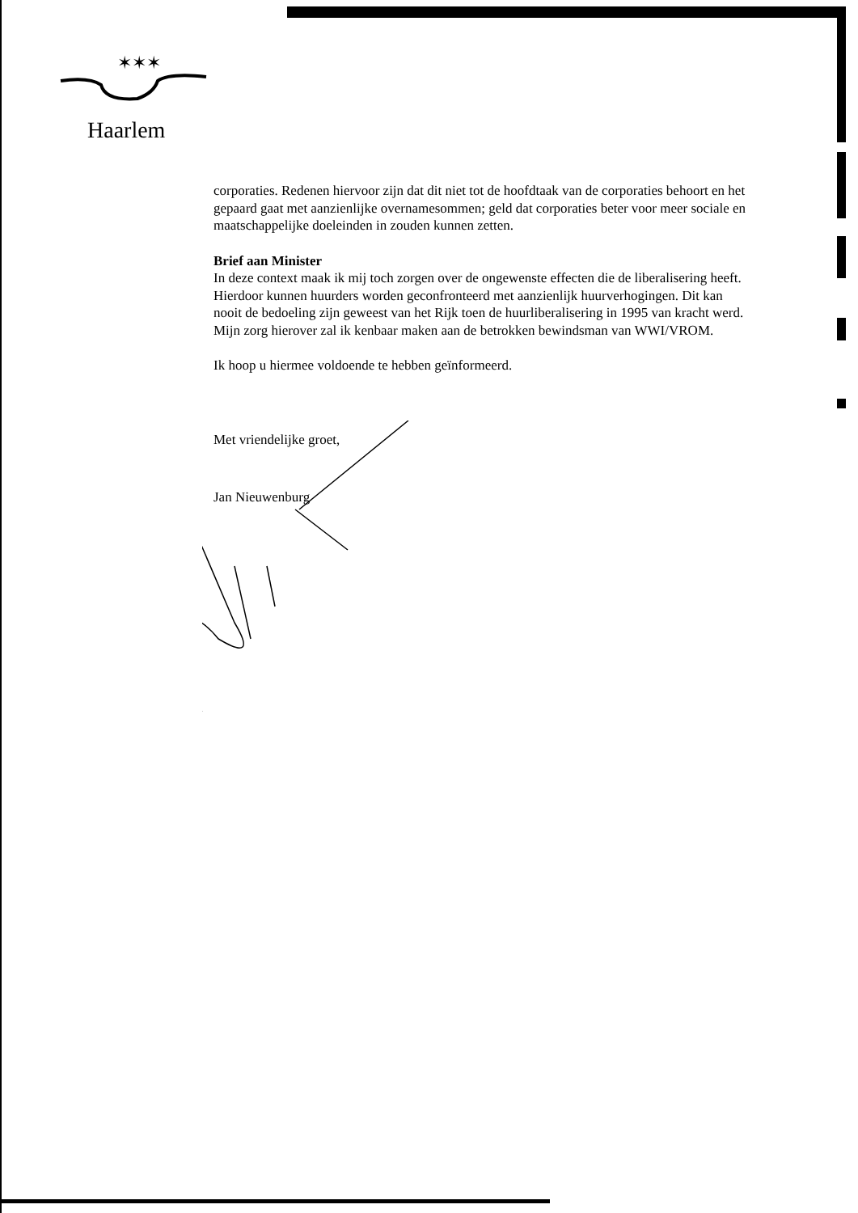✶✶✶
Haarlem
corporaties. Redenen hiervoor zijn dat dit niet tot de hoofdtaak van de corporaties behoort en het gepaard gaat met aanzienlijke overnamesommen; geld dat corporaties beter voor meer sociale en maatschappelijke doeleinden in zouden kunnen zetten.
Brief aan Minister
In deze context maak ik mij toch zorgen over de ongewenste effecten die de liberalisering heeft. Hierdoor kunnen huurders worden geconfronteerd met aanzienlijk huurverhogingen. Dit kan nooit de bedoeling zijn geweest van het Rijk toen de huurliberalisering in 1995 van kracht werd. Mijn zorg hierover zal ik kenbaar maken aan de betrokken bewindsman van WWI/VROM.
Ik hoop u hiermee voldoende te hebben geïnformeerd.
Met vriendelijke groet,
Jan Nieuwenburg